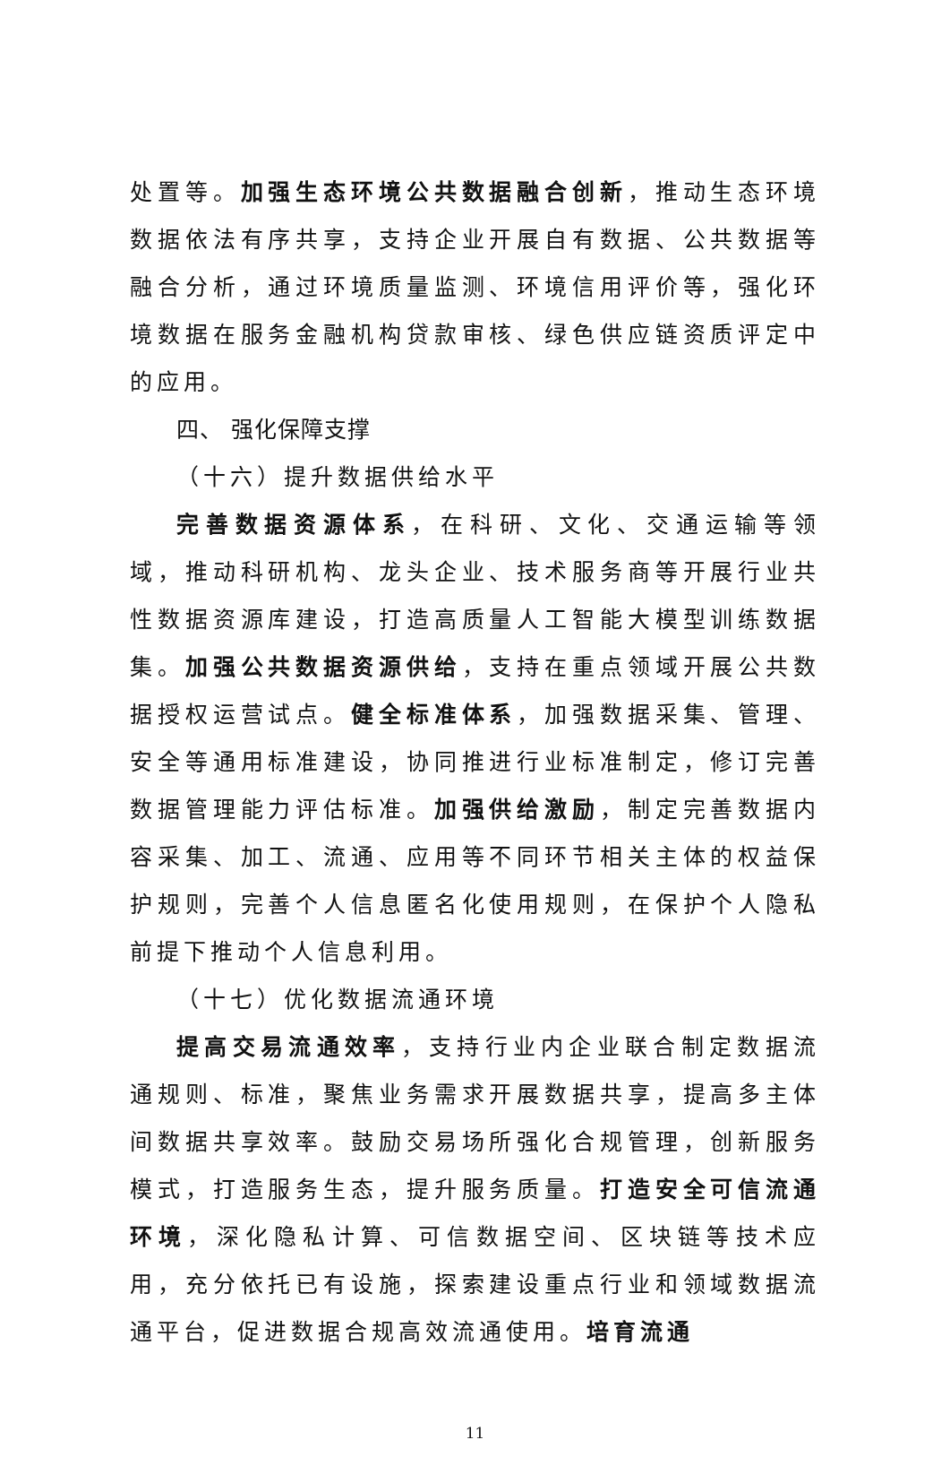处置等。加强生态环境公共数据融合创新，推动生态环境数据依法有序共享，支持企业开展自有数据、公共数据等融合分析，通过环境质量监测、环境信用评价等，强化环境数据在服务金融机构贷款审核、绿色供应链资质评定中的应用。
四、 强化保障支撑
（十六）提升数据供给水平
完善数据资源体系，在科研、文化、交通运输等领域，推动科研机构、龙头企业、技术服务商等开展行业共性数据资源库建设，打造高质量人工智能大模型训练数据集。加强公共数据资源供给，支持在重点领域开展公共数据授权运营试点。健全标准体系，加强数据采集、管理、安全等通用标准建设，协同推进行业标准制定，修订完善数据管理能力评估标准。加强供给激励，制定完善数据内容采集、加工、流通、应用等不同环节相关主体的权益保护规则，完善个人信息匿名化使用规则，在保护个人隐私前提下推动个人信息利用。
（十七）优化数据流通环境
提高交易流通效率，支持行业内企业联合制定数据流通规则、标准，聚焦业务需求开展数据共享，提高多主体间数据共享效率。鼓励交易场所强化合规管理，创新服务模式，打造服务生态，提升服务质量。打造安全可信流通环境，深化隐私计算、可信数据空间、区块链等技术应用，充分依托已有设施，探索建设重点行业和领域数据流通平台，促进数据合规高效流通使用。培育流通
11